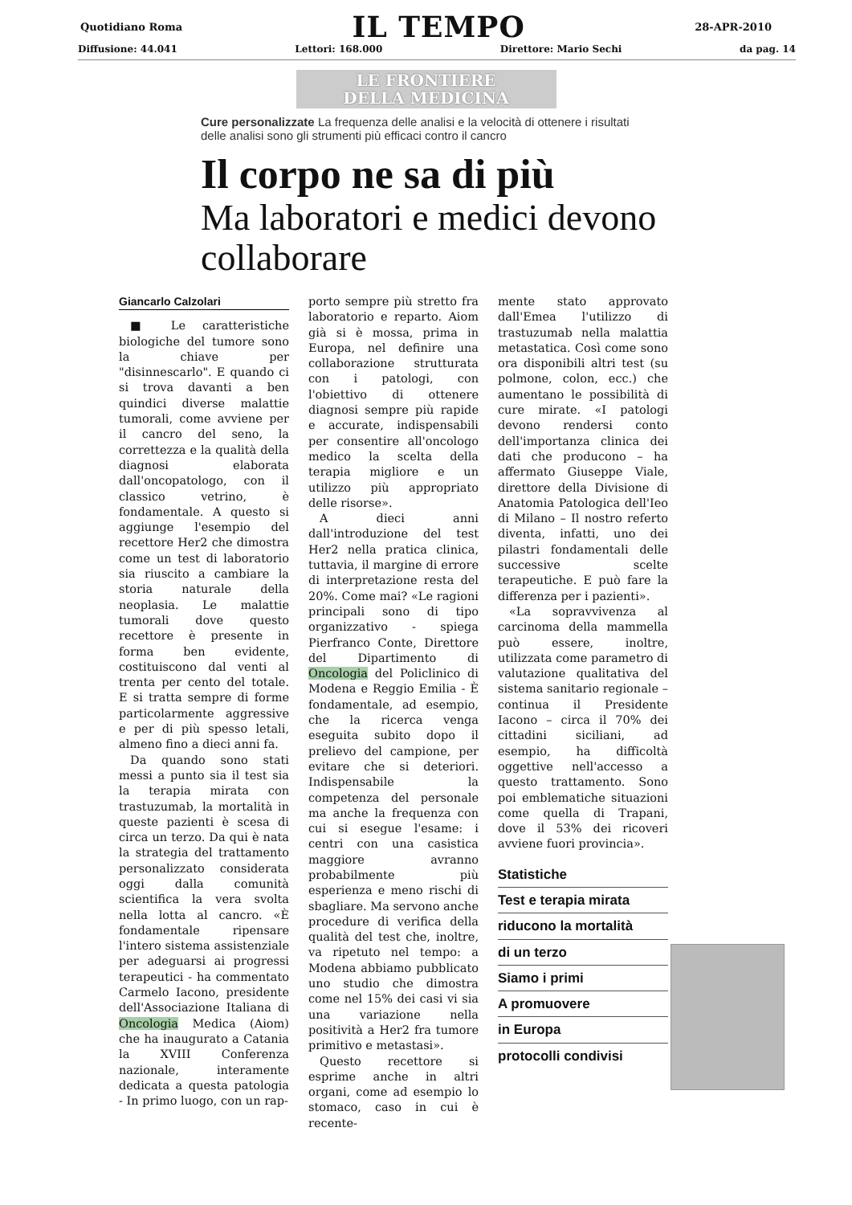Quotidiano Roma IL TEMPO 28-APR-2010
Diffusione: 44.041 Lettori: 168.000 Direttore: Mario Sechi da pag. 14
LE FRONTIERE
DELLA MEDICINA
Cure personalizzate La frequenza delle analisi e la velocità di ottenere i risultati delle analisi sono gli strumenti più efficaci contro il cancro
Il corpo ne sa di più
Ma laboratori e medici devono collaborare
Giancarlo Calzolari
■ Le caratteristiche biologiche del tumore sono la chiave per "disinnescarlo". E quando ci si trova davanti a ben quindici diverse malattie tumorali, come avviene per il cancro del seno, la correttezza e la qualità della diagnosi elaborata dall'oncopatologo, con il classico vetrino, è fondamentale. A questo si aggiunge l'esempio del recettore Her2 che dimostra come un test di laboratorio sia riuscito a cambiare la storia naturale della neoplasia. Le malattie tumorali dove questo recettore è presente in forma ben evidente, costituiscono dal venti al trenta per cento del totale. E si tratta sempre di forme particolarmente aggressive e per di più spesso letali, almeno fino a dieci anni fa.
Da quando sono stati messi a punto sia il test sia la terapia mirata con trastuzumab, la mortalità in queste pazienti è scesa di circa un terzo. Da qui è nata la strategia del trattamento personalizzato considerata oggi dalla comunità scientifica la vera svolta nella lotta al cancro. «È fondamentale ripensare l'intero sistema assistenziale per adeguarsi ai progressi terapeutici - ha commentato Carmelo Iacono, presidente dell'Associazione Italiana di Oncologia Medica (Aiom) che ha inaugurato a Catania la XVIII Conferenza nazionale, interamente dedicata a questa patologia - In primo luogo, con un rap-
porto sempre più stretto fra laboratorio e reparto. Aiom già si è mossa, prima in Europa, nel definire una collaborazione strutturata con i patologi, con l'obiettivo di ottenere diagnosi sempre più rapide e accurate, indispensabili per consentire all'oncologo medico la scelta della terapia migliore e un utilizzo più appropriato delle risorse».
A dieci anni dall'introduzione del test Her2 nella pratica clinica, tuttavia, il margine di errore di interpretazione resta del 20%. Come mai? «Le ragioni principali sono di tipo organizzativo - spiega Pierfranco Conte, Direttore del Dipartimento di Oncologia del Policlinico di Modena e Reggio Emilia - È fondamentale, ad esempio, che la ricerca venga eseguita subito dopo il prelievo del campione, per evitare che si deteriori. Indispensabile la competenza del personale ma anche la frequenza con cui si esegue l'esame: i centri con una casistica maggiore avranno probabilmente più esperienza e meno rischi di sbagliare. Ma servono anche procedure di verifica della qualità del test che, inoltre, va ripetuto nel tempo: a Modena abbiamo pubblicato uno studio che dimostra come nel 15% dei casi vi sia una variazione nella positività a Her2 fra tumore primitivo e metastasi».
Questo recettore si esprime anche in altri organi, come ad esempio lo stomaco, caso in cui è recente-
mente stato approvato dall'Emea l'utilizzo di trastuzumab nella malattia metastatica. Così come sono ora disponibili altri test (su polmone, colon, ecc.) che aumentano le possibilità di cure mirate. «I patologi devono rendersi conto dell'importanza clinica dei dati che producono – ha affermato Giuseppe Viale, direttore della Divisione di Anatomia Patologica dell'Ieo di Milano – Il nostro referto diventa, infatti, uno dei pilastri fondamentali delle successive scelte terapeutiche. E può fare la differenza per i pazienti».
«La sopravvivenza al carcinoma della mammella può essere, inoltre, utilizzata come parametro di valutazione qualitativa del sistema sanitario regionale – continua il Presidente Iacono – circa il 70% dei cittadini siciliani, ad esempio, ha difficoltà oggettive nell'accesso a questo trattamento. Sono poi emblematiche situazioni come quella di Trapani, dove il 53% dei ricoveri avviene fuori provincia».
Statistiche
Test e terapia mirata
riducono la mortalità
di un terzo
Siamo i primi
A promuovere
in Europa
protocolli condivisi